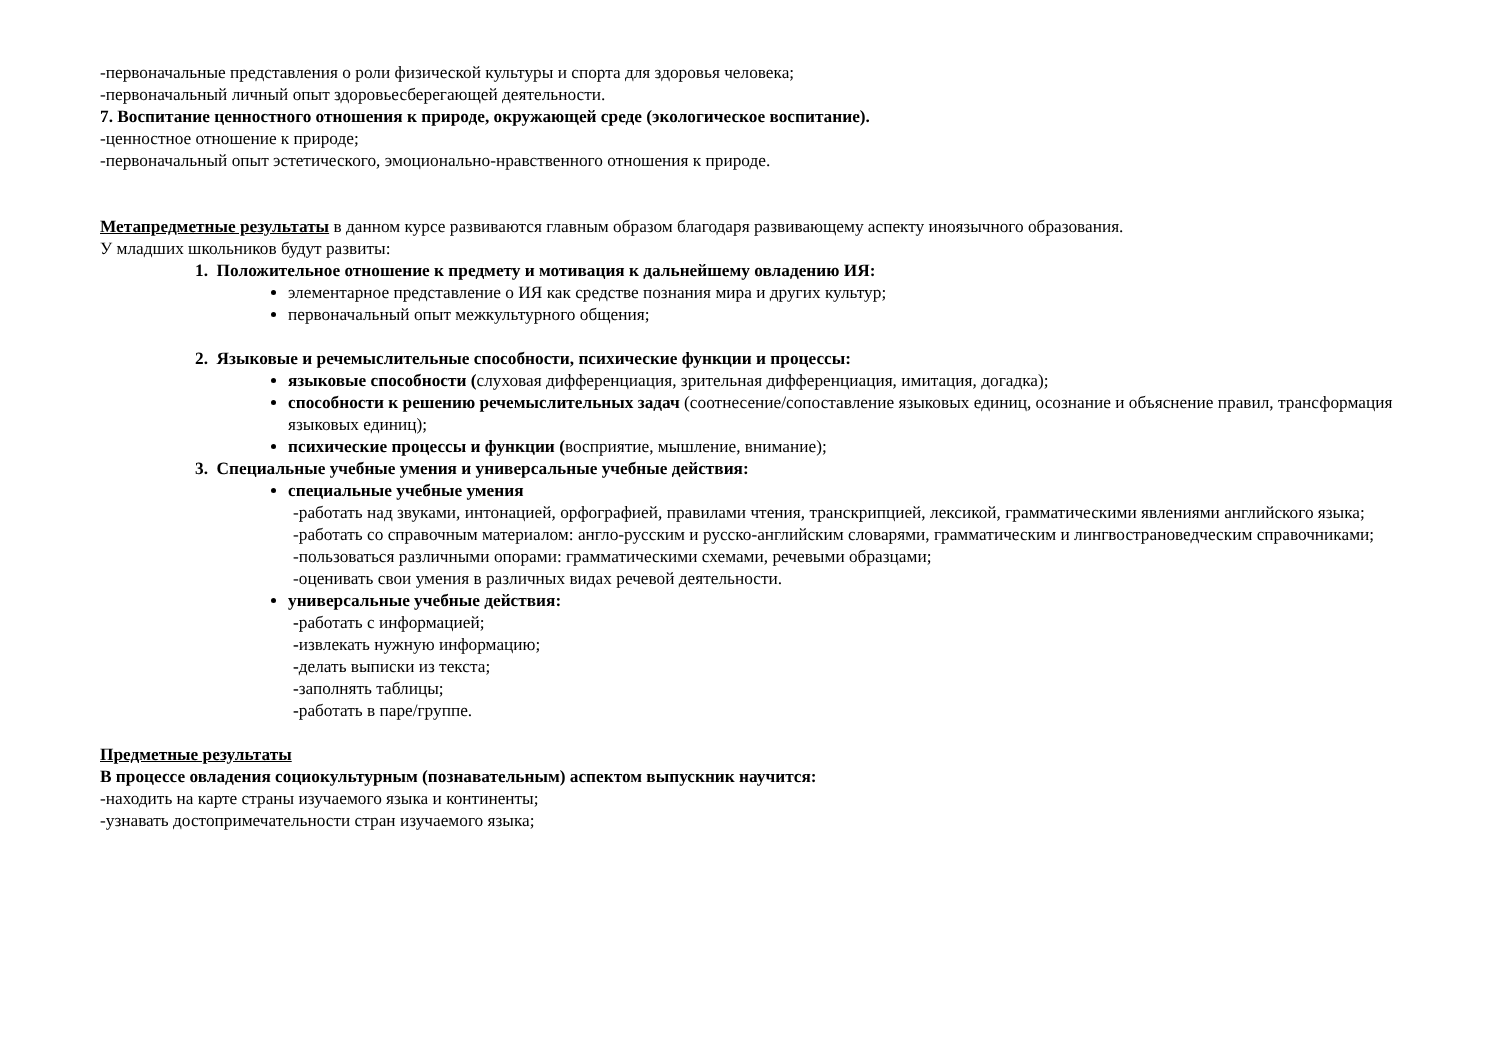-первоначальные представления о роли физической культуры и спорта для здоровья человека;
-первоначальный личный опыт здоровьесберегающей деятельности.
7. Воспитание ценностного отношения к природе, окружающей среде (экологическое воспитание).
-ценностное отношение к природе;
-первоначальный опыт эстетического, эмоционально-нравственного отношения к природе.
Метапредметные результаты в данном курсе развиваются главным образом благодаря развивающему аспекту иноязычного образования.
У младших школьников будут развиты:
1. Положительное отношение к предмету и мотивация к дальнейшему овладению ИЯ:
элементарное представление о ИЯ как средстве познания мира и других культур;
первоначальный опыт межкультурного общения;
2. Языковые и речемыслительные способности, психические функции и процессы:
языковые способности (слуховая дифференциация, зрительная дифференциация, имитация, догадка);
способности к решению речемыслительных задач (соотнесение/сопоставление языковых единиц, осознание и объяснение правил, трансформация языковых единиц);
психические процессы и функции (восприятие, мышление, внимание);
3. Специальные учебные умения и универсальные учебные действия:
специальные учебные умения
-работать над звуками, интонацией, орфографией, правилами чтения, транскрипцией, лексикой, грамматическими явлениями английского языка;
-работать со справочным материалом: англо-русским и русско-английским словарями, грамматическим и лингвострановедческим справочниками;
-пользоваться различными опорами: грамматическими схемами, речевыми образцами;
-оценивать свои умения в различных видах речевой деятельности.
универсальные учебные действия:
-работать с информацией;
-извлекать нужную информацию;
-делать выписки из текста;
-заполнять таблицы;
-работать в паре/группе.
Предметные результаты
В процессе овладения социокультурным (познавательным) аспектом выпускник научится:
-находить на карте страны изучаемого языка и континенты;
-узнавать достопримечательности стран изучаемого языка;